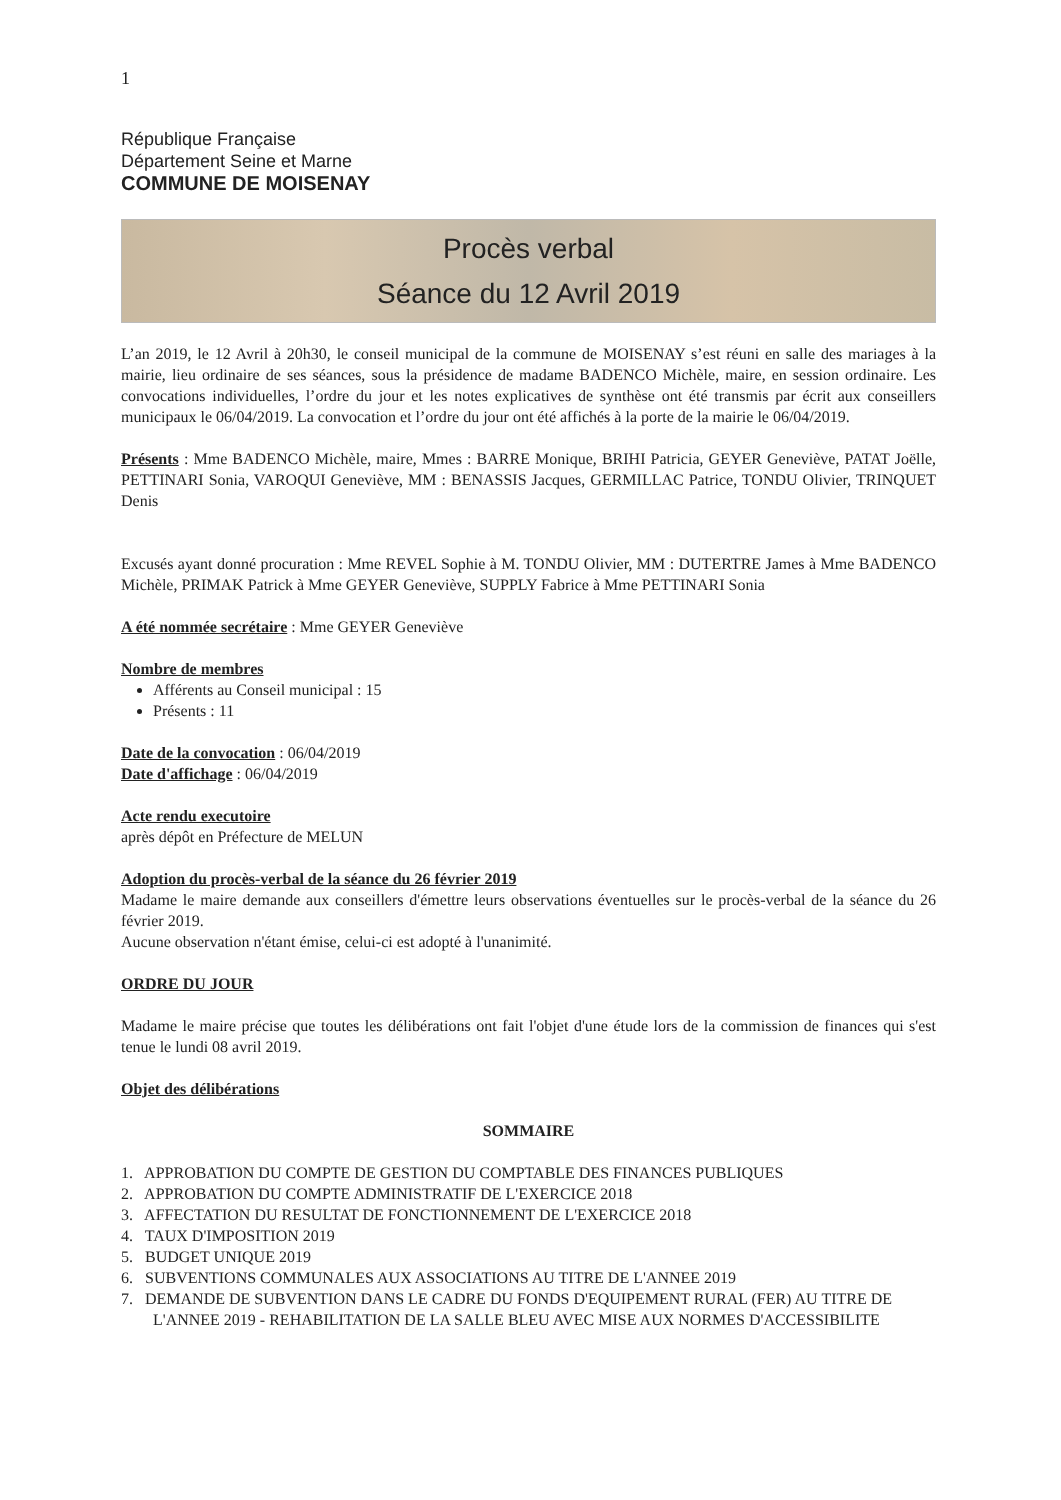1
République Française
Département Seine et Marne
COMMUNE DE MOISENAY
Procès verbal
Séance du 12 Avril 2019
L’an 2019, le 12 Avril à 20h30, le conseil municipal de la commune de MOISENAY s’est réuni en salle des mariages à la mairie, lieu ordinaire de ses séances, sous la présidence de madame BADENCO Michèle, maire, en session ordinaire. Les convocations individuelles, l’ordre du jour et les notes explicatives de synthèse ont été transmis par écrit aux conseillers municipaux le 06/04/2019. La convocation et l’ordre du jour ont été affichés à la porte de la mairie le 06/04/2019.
Présents : Mme BADENCO Michèle, maire, Mmes : BARRE Monique, BRIHI Patricia, GEYER Geneviève, PATAT Joëlle, PETTINARI Sonia, VAROQUI Geneviève, MM : BENASSIS Jacques, GERMILLAC Patrice, TONDU Olivier, TRINQUET Denis
Excusés ayant donné procuration : Mme REVEL Sophie à M. TONDU Olivier, MM : DUTERTRE James à Mme BADENCO Michèle, PRIMAK Patrick à Mme GEYER Geneviève, SUPPLY Fabrice à Mme PETTINARI Sonia
A été nommée secrétaire : Mme GEYER Geneviève
Nombre de membres
Afférents au Conseil municipal : 15
Présents : 11
Date de la convocation : 06/04/2019
Date d'affichage : 06/04/2019
Acte rendu executoire
après dépôt en Préfecture de MELUN
Adoption du procès-verbal de la séance du 26 février 2019
Madame le maire demande aux conseillers d'émettre leurs observations éventuelles sur le procès-verbal de la séance du 26 février 2019.
Aucune observation n'étant émise, celui-ci est adopté à l'unanimité.
ORDRE DU JOUR
Madame le maire précise que toutes les délibérations ont fait l'objet d'une étude lors de la commission de finances qui s'est tenue le lundi 08 avril 2019.
Objet des délibérations
SOMMAIRE
1. APPROBATION DU COMPTE DE GESTION DU COMPTABLE DES FINANCES PUBLIQUES
2. APPROBATION DU COMPTE ADMINISTRATIF DE L'EXERCICE 2018
3. AFFECTATION DU RESULTAT DE FONCTIONNEMENT DE L'EXERCICE 2018
4. TAUX D'IMPOSITION 2019
5. BUDGET UNIQUE 2019
6. SUBVENTIONS COMMUNALES AUX ASSOCIATIONS AU TITRE DE L'ANNEE 2019
7. DEMANDE DE SUBVENTION DANS LE CADRE DU FONDS D'EQUIPEMENT RURAL (FER) AU TITRE DE
L'ANNEE 2019 - REHABILITATION DE LA SALLE BLEU AVEC MISE AUX NORMES D'ACCESSIBILITE